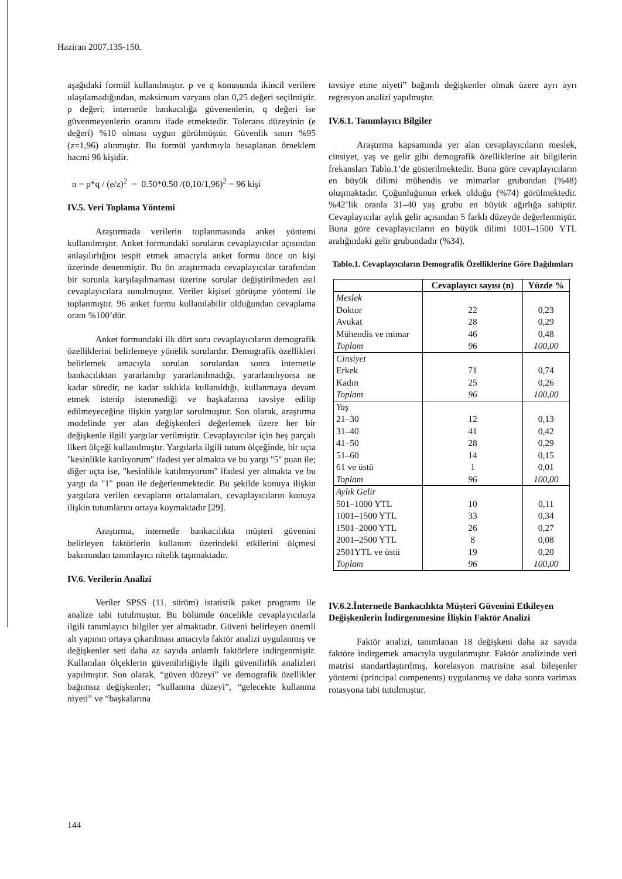Haziran 2007.135-150.
aşağıdaki formül kullanılmıştır. p ve q konusunda ikincil verilere ulaşılamadığından, maksimum varyans olan 0,25 değeri seçilmiştir. p değeri; internetle bankacılığa güvenenlerin, q değeri ise güvenmeyenlerin oranını ifade etmektedir. Tolerans düzeyinin (e değeri) %10 olması uygun görülmüştür. Güvenlik sınırı %95 (z=1,96) alınmıştır. Bu formül yardımıyla hesaplanan örneklem hacmi 96 kişidir.
n = p*q / (e/z)<sup>2</sup> = 0.50*0.50 /(0,10/1,96)<sup>2</sup> = 96 kişi
IV.5. Veri Toplama Yöntemi
Araştırmada verilerin toplanmasında anket yöntemi kullanılmıştır. Anket formundaki soruların cevaplayıcılar açısından anlaşılırlığını tespit etmek amacıyla anket formu önce on kişi üzerinde denenmiştir. Bu ön araştırmada cevaplayıcılar tarafından bir sorunla karşılaşılmaması üzerine sorular değiştirilmeden asıl cevaplayıcılara sunulmuştur. Veriler kişisel görüşme yöntemi ile toplanmıştır. 96 anket formu kullanılabilir olduğundan cevaplama oranı %100’dür.
Anket formundaki ilk dört soru cevaplayıcıların demografik özelliklerini belirlemeye yönelik sorulardır. Demografik özellikleri belirlemek amacıyla sorulan sorulardan sonra internetle bankacılıktan yararlanılıp yararlanılmadığı, yararlanılıyorsa ne kadar süredir, ne kadar sıklıkla kullanıldığı, kullanmaya devam etmek istenip istenmediği ve başkalarına tavsiye edilip edilmeyeceğine ilişkin yargılar sorulmuştur. Son olarak, araştırma modelinde yer alan değişkenleri değerlemek üzere her bir değişkenle ilgili yargılar verilmiştir. Cevaplayıcılar için beş parçalı likert ölçeği kullanılmıştır. Yargılarla ilgili tutum ölçeğinde, bir uçta ''kesinlikle katılıyorum'' ifadesi yer almakta ve bu yargı ''5'' puan ile; diğer uçta ise, ''kesinlikle katılmıyorum'' ifadesi yer almakta ve bu yargı da ''1'' puan ile değerlenmektedir. Bu şekilde konuya ilişkin yargılara verilen cevapların ortalamaları, cevaplayıcıların konuya ilişkin tutumlarını ortaya koymaktadır [29].
Araştırma, internetle bankacılıkta müşteri güvenini belirleyen faktörlerin kullanım üzerindeki etkilerini ölçmesi bakımından tanımlayıcı nitelik taşımaktadır.
IV.6. Verilerin Analizi
Veriler SPSS (11. sürüm) istatistik paket programı ile analize tabi tutulmuştur. Bu bölümde öncelikle cevaplayıcılarla ilgili tanımlayıcı bilgiler yer almaktadır. Güveni belirleyen önemli alt yapının ortaya çıkarılması amacıyla faktör analizi uygulanmış ve değişkenler seti daha az sayıda anlamlı faktörlere indirgenmiştir. Kullanılan ölçeklerin güvenilirliğiyle ilgili güvenilirlik analizleri yapılmıştır. Son olarak, “güven düzeyi” ve demografik özellikler bağımsız değişkenler; “kullanma düzeyi”, “gelecekte kullanma niyeti” ve “başkalarına
tavsiye etme niyeti” bağımlı değişkenler olmak üzere ayrı ayrı regresyon analizi yapılmıştır.
IV.6.1. Tanımlayıcı Bilgiler
Araştırma kapsamında yer alan cevaplayıcıların meslek, cinsiyet, yaş ve gelir gibi demografik özelliklerine ait bilgilerin frekansları Tablo.1’de gösterilmektedir. Buna göre cevaplayıcıların en büyük dilimi mühendis ve mimarlar grubundan (%48) oluşmaktadır. Çoğunluğunun erkek olduğu (%74) görülmektedir. %42’lik oranla 31–40 yaş grubu en büyük ağırlığa sahiptir. Cevaplayıcılar aylık gelir açısından 5 farklı düzeyde değerlenmiştir. Buna göre cevaplayıcıların en büyük dilimi 1001–1500 YTL aralığındaki gelir grubundadır (%34).
Tablo.1. Cevaplayıcıların Demografik Özelliklerine Göre Dağılımları
| | Cevaplayıcı sayısı (n) | Yüzde % |
| --- | --- | --- |
| Meslek Doktor Avukat Mühendis ve mimar Toplam | 22 28 46 96 | 0,23 0,29 0,48 100,00 |
| Cinsiyet Erkek Kadın Toplam | 71 25 96 | 0,74 0,26 100,00 |
| Yaş 21–30 31–40 41–50 51–60 61 ve üstü Toplam | 12 41 28 14 1 96 | 0,13 0,42 0,29 0,15 0,01 100,00 |
| Aylık Gelir 501–1000 YTL 1001–1500 YTL 1501–2000 YTL 2001–2500 YTL 2501YTL ve üstü Toplam | 10 33 26 8 19 96 | 0,11 0,34 0,27 0,08 0,20 100,00 |
IV.6.2.İnternetle Bankacılıkta Müşteri Güvenini Etkileyen Değişkenlerin İndirgenmesine İlişkin Faktör Analizi
Faktör analizi, tanımlanan 18 değişkeni daha az sayıda faktöre indirgemek amacıyla uygulanmıştır. Faktör analizinde veri matrisi standartlaştırılmış, korelasyon matrisine asal bileşenler yöntemi (principal compenents) uygulanmış ve daha sonra varimax rotasyona tabi tutulmuştur.
144